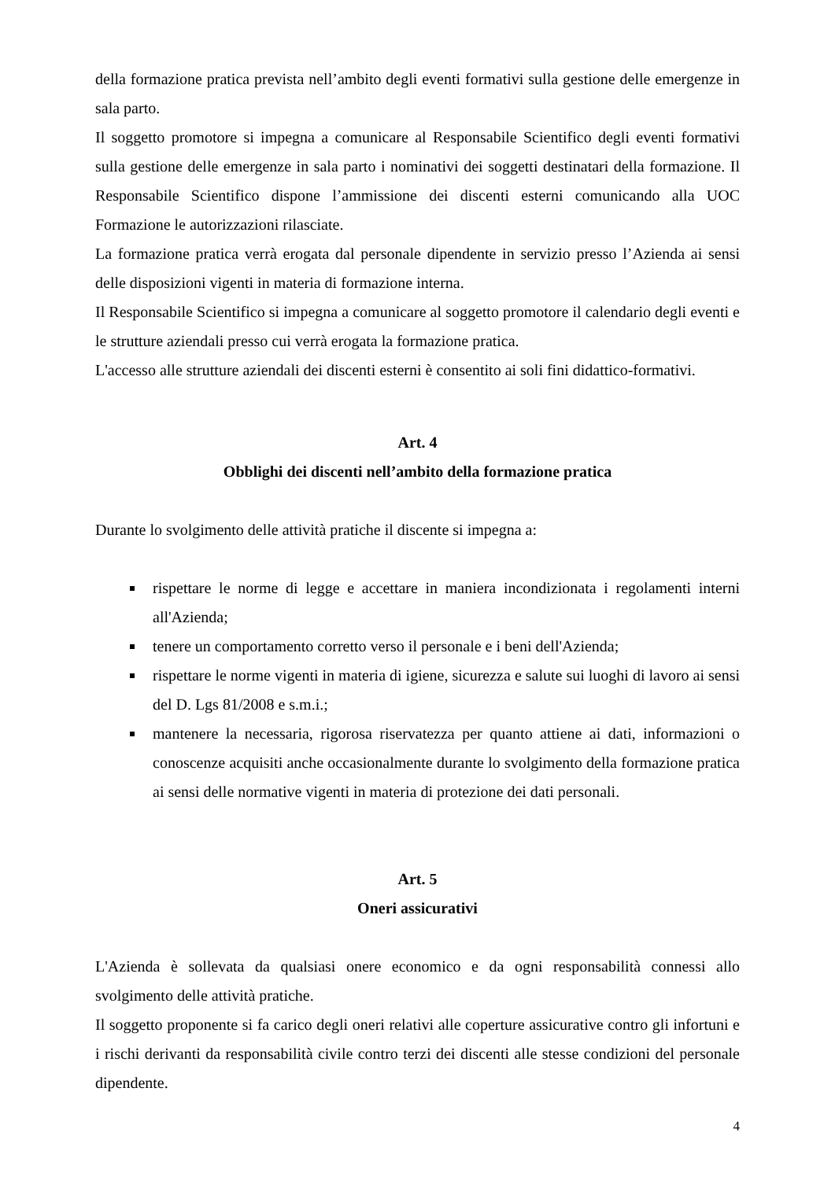della formazione pratica prevista nell’ambito degli eventi formativi sulla gestione delle emergenze in sala parto.
Il soggetto promotore si impegna a comunicare al Responsabile Scientifico degli eventi formativi sulla gestione delle emergenze in sala parto i nominativi dei soggetti destinatari della formazione. Il Responsabile Scientifico dispone l’ammissione dei discenti esterni comunicando alla UOC Formazione le autorizzazioni rilasciate.
La formazione pratica verrà erogata dal personale dipendente in servizio presso l’Azienda ai sensi delle disposizioni vigenti in materia di formazione interna.
Il Responsabile Scientifico si impegna a comunicare al soggetto promotore il calendario degli eventi e le strutture aziendali presso cui verrà erogata la formazione pratica.
L'accesso alle strutture aziendali dei discenti esterni è consentito ai soli fini didattico-formativi.
Art. 4
Obblighi dei discenti nell’ambito della formazione pratica
Durante lo svolgimento delle attività pratiche il discente si impegna a:
rispettare le norme di legge e accettare in maniera incondizionata i regolamenti interni all'Azienda;
tenere un comportamento corretto verso il personale e i beni dell'Azienda;
rispettare le norme vigenti in materia di igiene, sicurezza e salute sui luoghi di lavoro ai sensi del D. Lgs 81/2008 e s.m.i.;
mantenere la necessaria, rigorosa riservatezza per quanto attiene ai dati, informazioni o conoscenze acquisiti anche occasionalmente durante lo svolgimento della formazione pratica ai sensi delle normative vigenti in materia di protezione dei dati personali.
Art. 5
Oneri assicurativi
L'Azienda è sollevata da qualsiasi onere economico e da ogni responsabilità connessi allo svolgimento delle attività pratiche.
Il soggetto proponente si fa carico degli oneri relativi alle coperture assicurative contro gli infortuni e i rischi derivanti da responsabilità civile contro terzi dei discenti alle stesse condizioni del personale dipendente.
4